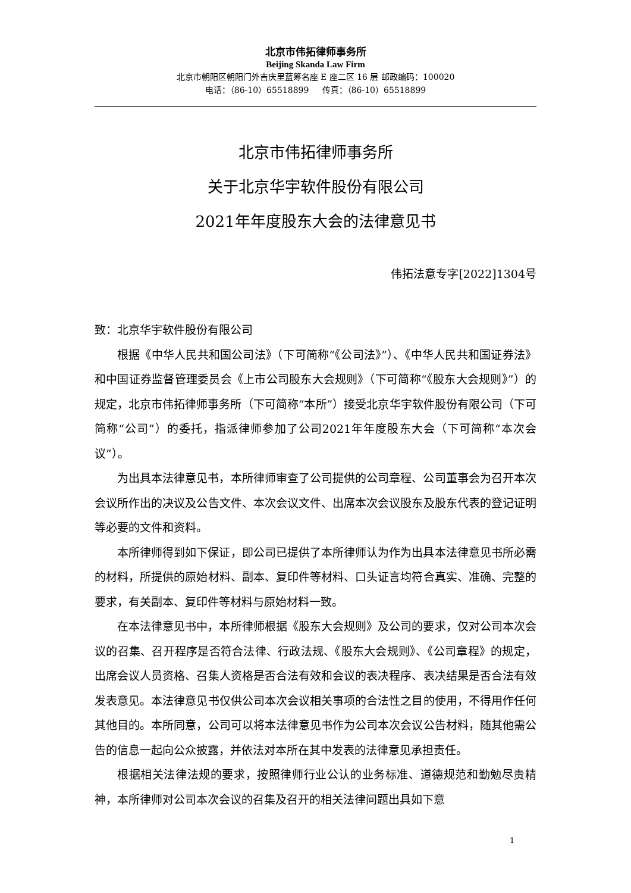北京市伟拓律师事务所
Beijing Skanda Law Firm
北京市朝阳区朝阳门外吉庆里蓝筹名座 E 座二区 16 层 邮政编码：100020
电话：（86-10）65518899 传真：（86-10）65518899
北京市伟拓律师事务所
关于北京华宇软件股份有限公司
2021年年度股东大会的法律意见书
伟拓法意专字[2022]1304号
致：北京华宇软件股份有限公司
根据《中华人民共和国公司法》（下可简称“《公司法》”）、《中华人民共和国证券法》和中国证券监督管理委员会《上市公司股东大会规则》（下可简称“《股东大会规则》”）的规定，北京市伟拓律师事务所（下可简称“本所”）接受北京华宇软件股份有限公司（下可简称“公司”）的委托，指派律师参加了公司2021年年度股东大会（下可简称“本次会议”）。
为出具本法律意见书，本所律师审查了公司提供的公司章程、公司董事会为召开本次会议所作出的决议及公告文件、本次会议文件、出席本次会议股东及股东代表的登记证明等必要的文件和资料。
本所律师得到如下保证，即公司已提供了本所律师认为作为出具本法律意见书所必需的材料，所提供的原始材料、副本、复印件等材料、口头证言均符合真实、准确、完整的要求，有关副本、复印件等材料与原始材料一致。
在本法律意见书中，本所律师根据《股东大会规则》及公司的要求，仅对公司本次会议的召集、召开程序是否符合法律、行政法规、《股东大会规则》、《公司章程》的规定，出席会议人员资格、召集人资格是否合法有效和会议的表决程序、表决结果是否合法有效发表意见。本法律意见书仅供公司本次会议相关事项的合法性之目的使用，不得用作任何其他目的。本所同意，公司可以将本法律意见书作为公司本次会议公告材料，随其他需公告的信息一起向公众披露，并依法对本所在其中发表的法律意见承担责任。
根据相关法律法规的要求，按照律师行业公认的业务标准、道德规范和勤勉尽责精神，本所律师对公司本次会议的召集及召开的相关法律问题出具如下意
1